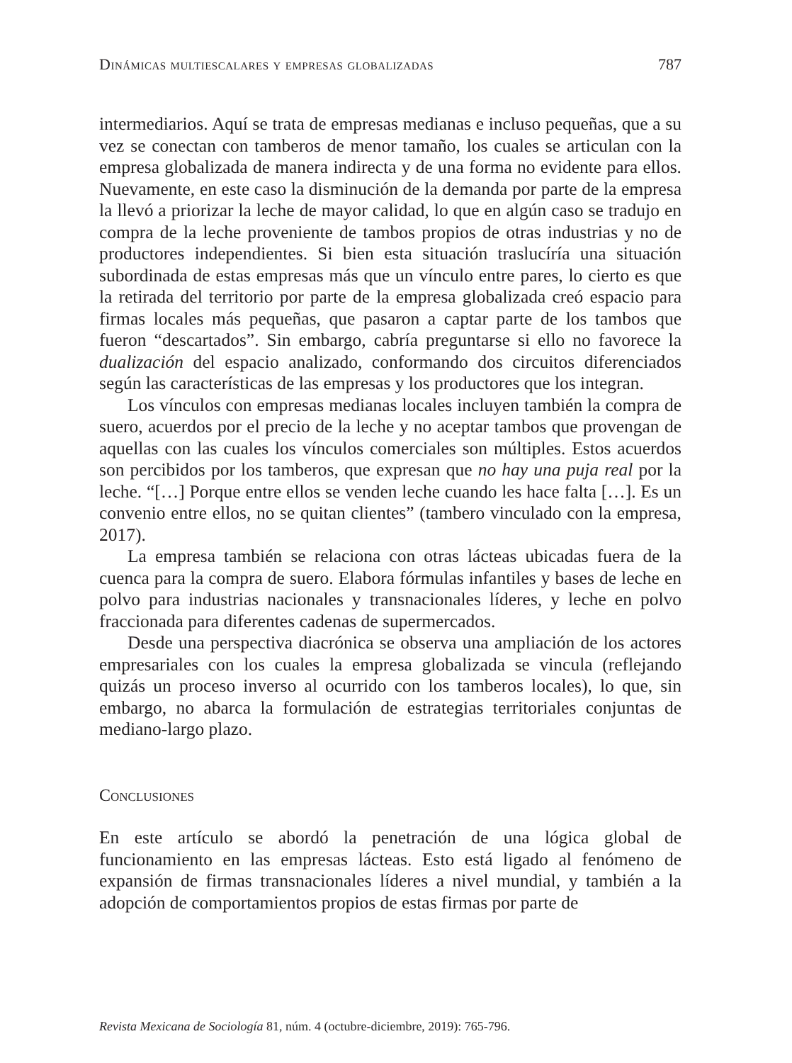Dinámicas multiescalares y empresas globalizadas 787
intermediarios. Aquí se trata de empresas medianas e incluso pequeñas, que a su vez se conectan con tamberos de menor tamaño, los cuales se articulan con la empresa globalizada de manera indirecta y de una forma no evidente para ellos. Nuevamente, en este caso la disminución de la demanda por parte de la empresa la llevó a priorizar la leche de mayor calidad, lo que en algún caso se tradujo en compra de la leche proveniente de tambos propios de otras industrias y no de productores independientes. Si bien esta situación traslucíría una situación subordinada de estas empresas más que un vínculo entre pares, lo cierto es que la retirada del territorio por parte de la empresa globalizada creó espacio para firmas locales más pequeñas, que pasaron a captar parte de los tambos que fueron “descartados”. Sin embargo, cabría preguntarse si ello no favorece la dualización del espacio analizado, conformando dos circuitos diferenciados según las características de las empresas y los productores que los integran.
Los vínculos con empresas medianas locales incluyen también la compra de suero, acuerdos por el precio de la leche y no aceptar tambos que provengan de aquellas con las cuales los vínculos comerciales son múltiples. Estos acuerdos son percibidos por los tamberos, que expresan que no hay una puja real por la leche. “[…] Porque entre ellos se venden leche cuando les hace falta […]. Es un convenio entre ellos, no se quitan clientes” (tambero vinculado con la empresa, 2017).
La empresa también se relaciona con otras lácteas ubicadas fuera de la cuenca para la compra de suero. Elabora fórmulas infantiles y bases de leche en polvo para industrias nacionales y transnacionales líderes, y leche en polvo fraccionada para diferentes cadenas de supermercados.
Desde una perspectiva diacrónica se observa una ampliación de los actores empresariales con los cuales la empresa globalizada se vincula (reflejando quizás un proceso inverso al ocurrido con los tamberos locales), lo que, sin embargo, no abarca la formulación de estrategias territoriales conjuntas de mediano-largo plazo.
Conclusiones
En este artículo se abordó la penetración de una lógica global de funcionamiento en las empresas lácteas. Esto está ligado al fenómeno de expansión de firmas transnacionales líderes a nivel mundial, y también a la adopción de comportamientos propios de estas firmas por parte de
Revista Mexicana de Sociología 81, núm. 4 (octubre-diciembre, 2019): 765-796.